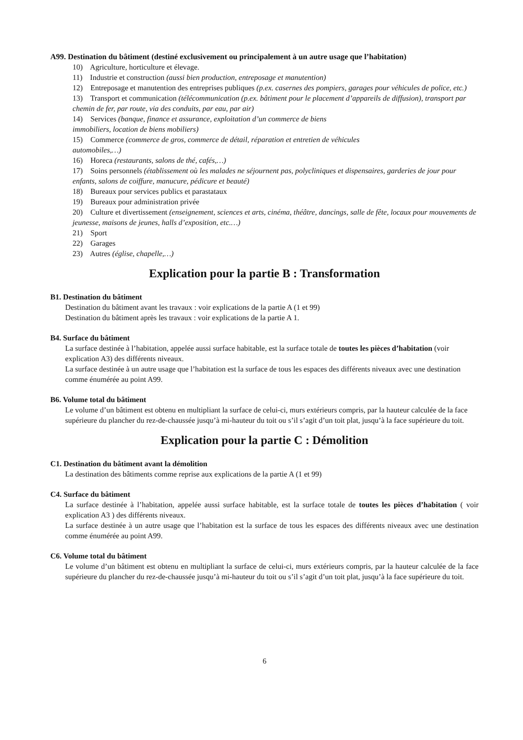A99. Destination du bâtiment (destiné exclusivement ou principalement à un autre usage que l’habitation)
10) Agriculture, horticulture et élevage.
11) Industrie et construction (aussi bien production, entreposage et manutention)
12) Entreposage et manutention des entreprises publiques (p.ex. casernes des pompiers, garages pour véhicules de police, etc.)
13) Transport et communication (télécommunication (p.ex. bâtiment pour le placement d’appareils de diffusion), transport par chemin de fer, par route, via des conduits, par eau, par air)
14) Services (banque, finance et assurance, exploitation d’un commerce de biens
immobiliers, location de biens mobiliers)
15) Commerce (commerce de gros, commerce de détail, réparation et entretien de véhicules
automobiles,…)
16) Horeca (restaurants, salons de thé, cafés,…)
17) Soins personnels (établissement où les malades ne séjournent pas, polycliniques et dispensaires, garderies de jour pour enfants, salons de coiffure, manucure, pédicure et beauté)
18) Bureaux pour services publics et parastataux
19) Bureaux pour administration privée
20) Culture et divertissement (enseignement, sciences et arts, cinéma, théâtre, dancings, salle de fête, locaux pour mouvements de jeunesse, maisons de jeunes, halls d’exposition, etc.…)
21) Sport
22) Garages
23) Autres (église, chapelle,…)
Explication pour la partie B : Transformation
B1. Destination du bâtiment
Destination du bâtiment avant les travaux : voir explications de la partie A (1 et 99)
Destination du bâtiment après les travaux : voir explications de la partie A 1.
B4. Surface du bâtiment
La surface destinée à l’habitation, appelée aussi surface habitable, est la surface totale de toutes les pièces d’habitation (voir explication A3) des différents niveaux.
La surface destinée à un autre usage que l’habitation est la surface de tous les espaces des différents niveaux avec une destination comme énumérée au point A99.
B6. Volume total du bâtiment
Le volume d’un bâtiment est obtenu en multipliant la surface de celui-ci, murs extérieurs compris, par la hauteur calculée de la face supérieure du plancher du rez-de-chaussée jusqu’à mi-hauteur du toit ou s’il s’agit d’un toit plat, jusqu’à la face supérieure du toit.
Explication pour la partie C : Démolition
C1. Destination du bâtiment avant la démolition
La destination des bâtiments comme reprise aux explications de la partie A (1 et 99)
C4. Surface du bâtiment
La surface destinée à l’habitation, appelée aussi surface habitable, est la surface totale de toutes les pièces d’habitation ( voir explication A3 ) des différents niveaux.
La surface destinée à un autre usage que l’habitation est la surface de tous les espaces des différents niveaux avec une destination comme énumérée au point A99.
C6. Volume total du bâtiment
Le volume d’un bâtiment est obtenu en multipliant la surface de celui-ci, murs extérieurs compris, par la hauteur calculée de la face supérieure du plancher du rez-de-chaussée jusqu’à mi-hauteur du toit ou s’il s’agit d’un toit plat, jusqu’à la face supérieure du toit.
6